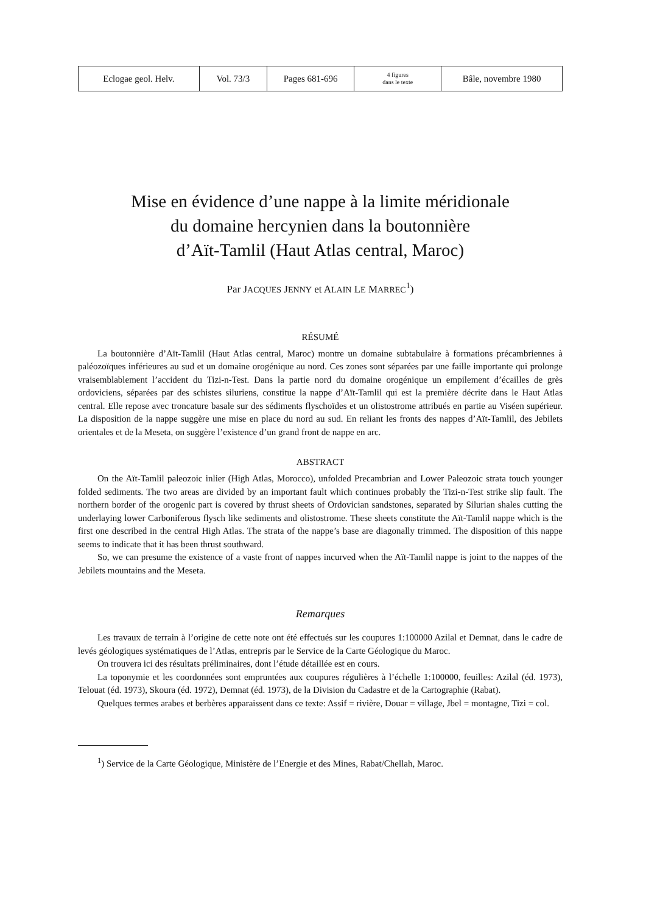| Eclogae geol. Helv. | Vol. 73/3 | Pages 681-696 | 4 figures dans le texte | Bâle, novembre 1980 |
Mise en évidence d’une nappe à la limite méridionale
du domaine hercynien dans la boutonnière
d’Aït-Tamlil (Haut Atlas central, Maroc)
Par JACQUES JENNY et ALAIN LE MARREC<sup>1</sup>)
RÉSUMÉ
La boutonnière d’Aït-Tamlil (Haut Atlas central, Maroc) montre un domaine subtabulaire à formations précambriennes à paléozoïques inférieures au sud et un domaine orogénique au nord. Ces zones sont séparées par une faille importante qui prolonge vraisemblablement l’accident du Tizi-n-Test. Dans la partie nord du domaine orogénique un empilement d’écailles de grès ordoviciens, séparées par des schistes siluriens, constitue la nappe d’Aït-Tamlil qui est la première décrite dans le Haut Atlas central. Elle repose avec troncature basale sur des sédiments flyschoïdes et un olistostrome attribués en partie au Viséen supérieur. La disposition de la nappe suggère une mise en place du nord au sud. En reliant les fronts des nappes d’Aït-Tamlil, des Jebilets orientales et de la Meseta, on suggère l’existence d’un grand front de nappe en arc.
ABSTRACT
On the Aït-Tamlil paleozoic inlier (High Atlas, Morocco), unfolded Precambrian and Lower Paleozoic strata touch younger folded sediments. The two areas are divided by an important fault which continues probably the Tizi-n-Test strike slip fault. The northern border of the orogenic part is covered by thrust sheets of Ordovician sandstones, separated by Silurian shales cutting the underlaying lower Carboniferous flysch like sediments and olistostrome. These sheets constitute the Aït-Tamlil nappe which is the first one described in the central High Atlas. The strata of the nappe’s base are diagonally trimmed. The disposition of this nappe seems to indicate that it has been thrust southward.
So, we can presume the existence of a vaste front of nappes incurved when the Aït-Tamlil nappe is joint to the nappes of the Jebilets mountains and the Meseta.
Remarques
Les travaux de terrain à l’origine de cette note ont été effectués sur les coupures 1:100000 Azilal et Demnat, dans le cadre de levés géologiques systématiques de l’Atlas, entrepris par le Service de la Carte Géologique du Maroc.
On trouvera ici des résultats préliminaires, dont l’étude détaillée est en cours.
La toponymie et les coordonnées sont empruntées aux coupures régulières à l’échelle 1:100000, feuilles: Azilal (éd. 1973), Telouat (éd. 1973), Skoura (éd. 1972), Demnat (éd. 1973), de la Division du Cadastre et de la Cartographie (Rabat).
Quelques termes arabes et berbères apparaissent dans ce texte: Assif = rivière, Douar = village, Jbel = montagne, Tizi = col.
<sup>1</sup>) Service de la Carte Géologique, Ministère de l’Energie et des Mines, Rabat/Chellah, Maroc.